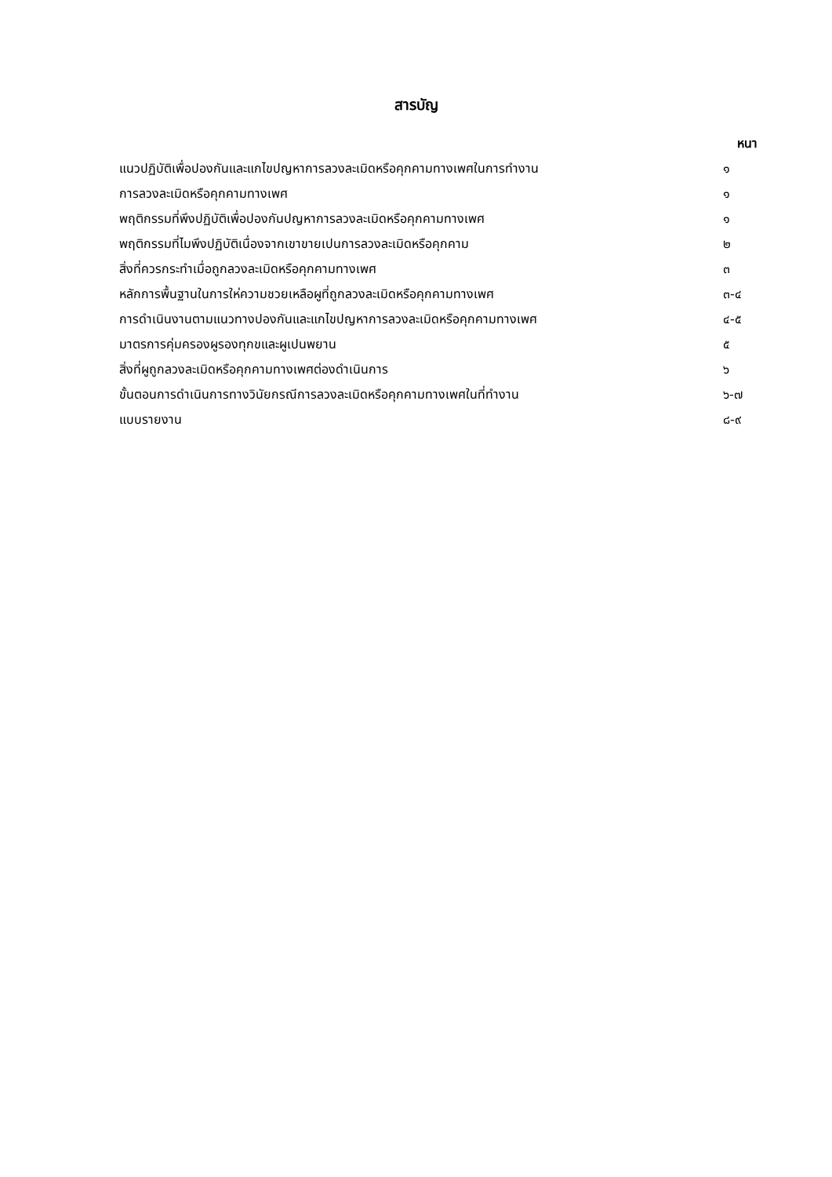สารบัญ
| หนา | |
| --- | --- |
| แนวปฏิบัติเพื่อปองกันและแกไขปญหาการลวงละเมิดหรือคุกคามทางเพศในการทำงาน | ๑ |
| การลวงละเมิดหรือคุกคามทางเพศ | ๑ |
| พฤติกรรมที่พึงปฏิบัติเพื่อปองกันปญหาการลวงละเมิดหรือคุกคามทางเพศ | ๑ |
| พฤติกรรมที่ไมพึงปฏิบัติเนื่องจากเขาขายเปนการลวงละเมิดหรือคุกคาม | ๒ |
| สิ่งที่ควรกระทำเมื่อถูกลวงละเมิดหรือคุกคามทางเพศ | ๓ |
| หลักการพื้นฐานในการให่ความชวยเหลือผูที่ถูกลวงละเมิดหรือคุกคามทางเพศ | ๓-๔ |
| การดำเนินงานตามแนวทางปองกันและแกไขปญหาการลวงละเมิดหรือคุกคามทางเพศ | ๔-๕ |
| มาตรการคุ่มครองผูรองทุกขและผูเปนพยาน | ๕ |
| สิ่งที่ผูถูกลวงละเมิดหรือคุกคามทางเพศต่องดำเนินการ | ๖ |
| ขั้นตอนการดำเนินการทางวินัยกรณีการลวงละเมิดหรือคุกคามทางเพศในที่ทำงาน | ๖-๗ |
| แบบรายงาน | ๘-๙ |